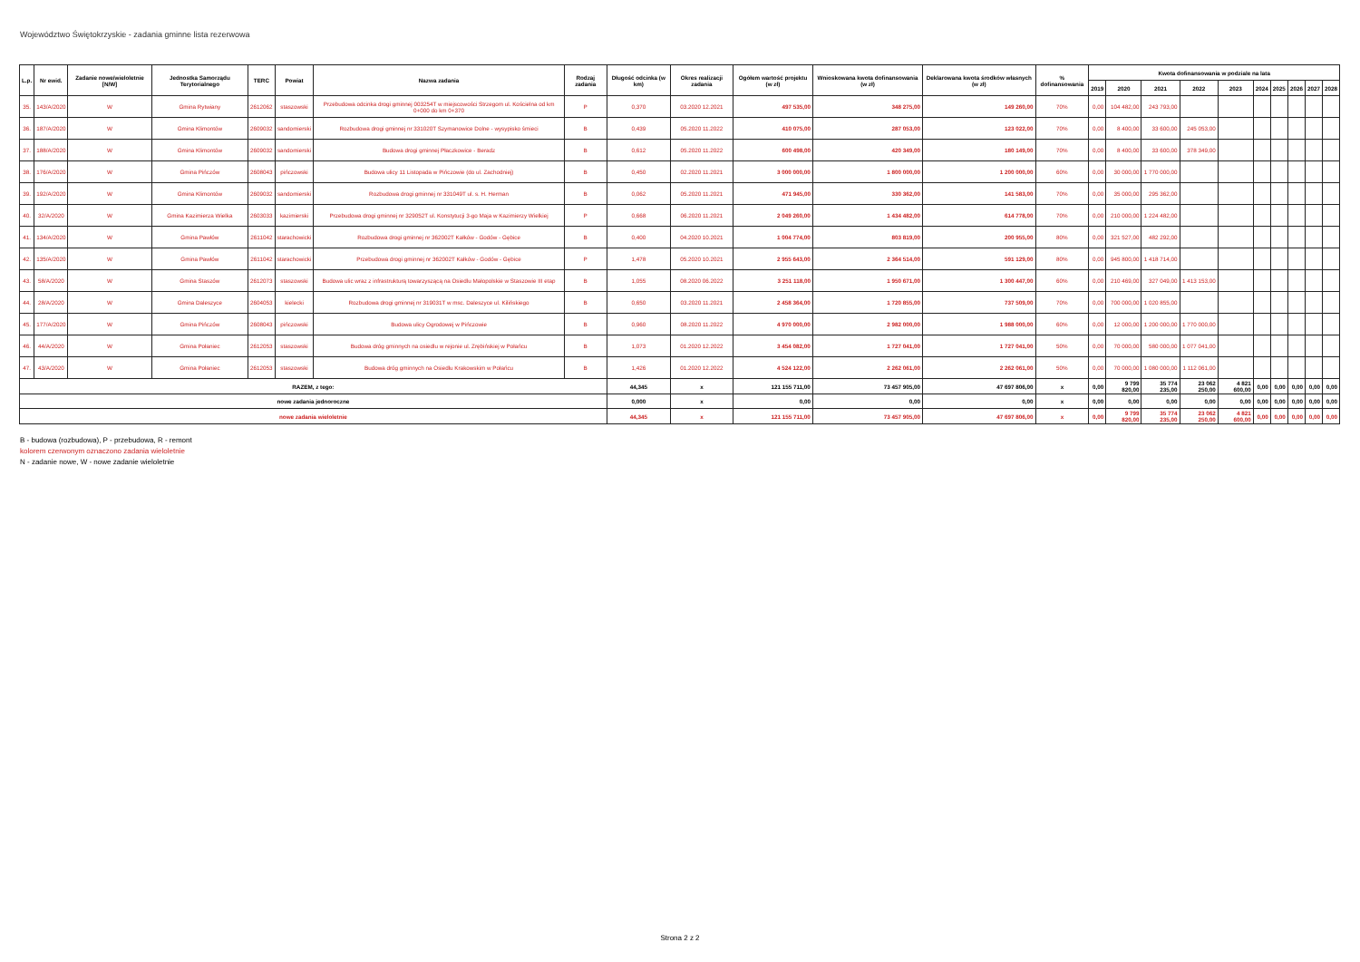Województwo Świętokrzyskie - zadania gminne lista rezerwowa
| L.p. | Nr ewid. | Zadanie nowe/wieloletnie [N/W] | Jednostka Samorządu Terytorialnego | TERC | Powiat | Nazwa zadania | Rodzaj zadania | Długość odcinka (w km) | Okres realizacji zadania | Ogółem wartość projektu (w zł) | Wnioskowana kwota dofinansowania (w zł) | Deklarowana kwota środków własnych (w zł) | % dofinansowania | Kwota dofinansowania w podziale na lata | | | | | | | | | |
| --- | --- | --- | --- | --- | --- | --- | --- | --- | --- | --- | --- | --- | --- | --- | --- | --- | --- | --- | --- | --- | --- | --- | --- |
| | | | | | | | | | | | | | | 2019 | 2020 | 2021 | 2022 | 2023 | 2024 | 2025 | 2026 | 2027 | 2028 |
| 35. | 143/A/2020 | W | Gmina Rytwiany | 2612062 | staszowski | Przebudowa odcinka drogi gminnej 003254T w miejscowości Strzegom ul. Kościelna od km 0+000 do km 0+370 | P | 0,370 | 03.2020 12.2021 | 497 535,00 | 348 275,00 | 149 260,00 | 70% | 0,00 | 104 482,00 | 243 793,00 | | | | | | | |
| 36. | 187/A/2020 | W | Gmina Klimontów | 2609032 | sandomierski | Rozbudowa drogi gminnej nr 331020T Szymanowice Dolne - wysypisko śmieci | B | 0,439 | 05.2020 11.2022 | 410 075,00 | 287 053,00 | 123 022,00 | 70% | 0,00 | 8 400,00 | 33 600,00 | 245 053,00 | | | | | | |
| 37. | 188/A/2020 | W | Gmina Klimontów | 2609032 | sandomierski | Budowa drogi gminnej Płaczkowice - Beradz | B | 0,612 | 05.2020 11.2022 | 600 498,00 | 420 349,00 | 180 149,00 | 70% | 0,00 | 8 400,00 | 33 600,00 | 378 349,00 | | | | | | |
| 38. | 176/A/2020 | W | Gmina Pińczów | 2608043 | pińczowski | Budowa ulicy 11 Listopada w Pińczowie (do ul. Zachodniej) | B | 0,450 | 02.2020 11.2021 | 3 000 000,00 | 1 800 000,00 | 1 200 000,00 | 60% | 0,00 | 30 000,00 | 1 770 000,00 | | | | | | | |
| 39. | 192/A/2020 | W | Gmina Klimontów | 2609032 | sandomierski | Rozbudowa drogi gminnej nr 331049T ul. s. H. Herman | B | 0,062 | 05.2020 11.2021 | 471 945,00 | 330 362,00 | 141 583,00 | 70% | 0,00 | 35 000,00 | 295 362,00 | | | | | | | |
| 40. | 32/A/2020 | W | Gmina Kazimierza Wielka | 2603033 | kazimierski | Przebudowa drogi gminnej nr 329052T ul. Konstytucji 3-go Maja w Kazimierzy Wielkiej | P | 0,668 | 06.2020 11.2021 | 2 049 260,00 | 1 434 482,00 | 614 778,00 | 70% | 0,00 | 210 000,00 | 1 224 482,00 | | | | | | | |
| 41. | 134/A/2020 | W | Gmina Pawłów | 2611042 | starachowicki | Rozbudowa drogi gminnej nr 362002T Kałków - Godów - Gębice | B | 0,400 | 04.2020 10.2021 | 1 004 774,00 | 803 819,00 | 200 955,00 | 80% | 0,00 | 321 527,00 | 482 292,00 | | | | | | | |
| 42. | 135/A/2020 | W | Gmina Pawłów | 2611042 | starachowicki | Przebudowa drogi gminnej nr 362002T Kałków - Godów - Gębice | P | 1,478 | 05.2020 10.2021 | 2 955 643,00 | 2 364 514,00 | 591 129,00 | 80% | 0,00 | 945 800,00 | 1 418 714,00 | | | | | | | |
| 43. | 58/A/2020 | W | Gmina Staszów | 2612073 | staszowski | Budowa ulic wraz z infrastrukturą towarzyszącą na Osiedlu Małopolskie w Staszowie III etap | B | 1,055 | 08.2020 06.2022 | 3 251 118,00 | 1 950 671,00 | 1 300 447,00 | 60% | 0,00 | 210 469,00 | 327 049,00 | 1 413 153,00 | | | | | | |
| 44. | 28/A/2020 | W | Gmina Daleszyce | 2604053 | kielecki | Rozbudowa drogi gminnej nr 319031T w msc. Daleszyce ul. Kilińskiego | B | 0,650 | 03.2020 11.2021 | 2 458 364,00 | 1 720 855,00 | 737 509,00 | 70% | 0,00 | 700 000,00 | 1 020 855,00 | | | | | | | |
| 45. | 177/A/2020 | W | Gmina Pińczów | 2608043 | pińczowski | Budowa ulicy Ogrodowej w Pińczowie | B | 0,960 | 08.2020 11.2022 | 4 970 000,00 | 2 982 000,00 | 1 988 000,00 | 60% | 0,00 | 12 000,00 | 1 200 000,00 | 1 770 000,00 | | | | | | |
| 46. | 44/A/2020 | W | Gmina Połaniec | 2612053 | staszowski | Budowa dróg gminnych na osiedlu w rejonie ul. Zrębińskiej w Połańcu | B | 1,073 | 01.2020 12.2022 | 3 454 082,00 | 1 727 041,00 | 1 727 041,00 | 50% | 0,00 | 70 000,00 | 580 000,00 | 1 077 041,00 | | | | | | |
| 47. | 43/A/2020 | W | Gmina Połaniec | 2612053 | staszowski | Budowa dróg gminnych na Osiedlu Krakowskim w Połańcu | B | 1,426 | 01.2020 12.2022 | 4 524 122,00 | 2 262 061,00 | 2 262 061,00 | 50% | 0,00 | 70 000,00 | 1 080 000,00 | 1 112 061,00 | | | | | | |
| RAZEM, z tego: | | | | | | | | 44,345 | x | 121 155 711,00 | 73 457 905,00 | 47 697 806,00 | x | 0,00 | 9 799 820,00 | 35 774 235,00 | 23 062 250,00 | 4 821 600,00 | 0,00 | 0,00 | 0,00 | 0,00 | 0,00 |
| nowe zadania jednoroczne | | | | | | | | 0,000 | x | 0,00 | 0,00 | 0,00 | x | 0,00 | 0,00 | 0,00 | 0,00 | 0,00 | 0,00 | 0,00 | 0,00 | 0,00 | 0,00 |
| nowe zadania wieloletnie | | | | | | | | 44,345 | x | 121 155 711,00 | 73 457 905,00 | 47 697 806,00 | x | 0,00 | 9 799 820,00 | 35 774 235,00 | 23 062 250,00 | 4 821 600,00 | 0,00 | 0,00 | 0,00 | 0,00 | 0,00 |
B - budowa (rozbudowa), P - przebudowa, R - remont
kolorem czerwonym oznaczono zadania wieloletnie
N - zadanie nowe, W - nowe zadanie wieloletnie
Strona 2 z 2